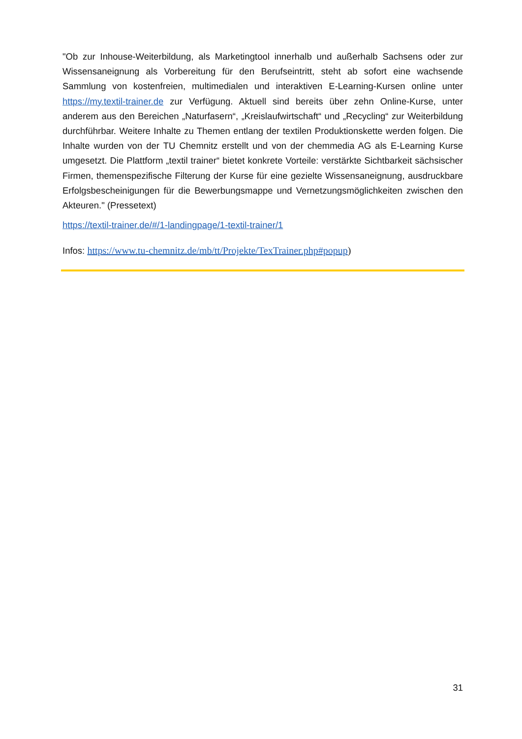"Ob zur Inhouse-Weiterbildung, als Marketingtool innerhalb und außerhalb Sachsens oder zur Wissensaneignung als Vorbereitung für den Berufseintritt, steht ab sofort eine wachsende Sammlung von kostenfreien, multimedialen und interaktiven E-Learning-Kursen online unter https://my.textil-trainer.de zur Verfügung. Aktuell sind bereits über zehn Online-Kurse, unter anderem aus den Bereichen „Naturfasern“, „Kreislaufwirtschaft“ und „Recycling“ zur Weiterbildung durchführbar. Weitere Inhalte zu Themen entlang der textilen Produktionskette werden folgen. Die Inhalte wurden von der TU Chemnitz erstellt und von der chemmedia AG als E-Learning Kurse umgesetzt. Die Plattform „textil trainer“ bietet konkrete Vorteile: verstärkte Sichtbarkeit sächsischer Firmen, themenspezifische Filterung der Kurse für eine gezielte Wissensaneignung, ausdruckbare Erfolgsbescheinigungen für die Bewerbungsmappe und Vernetzungsmöglichkeiten zwischen den Akteuren." (Pressetext)
https://textil-trainer.de/#/1-landingpage/1-textil-trainer/1
Infos: https://www.tu-chemnitz.de/mb/tt/Projekte/TexTrainer.php#popup)
31